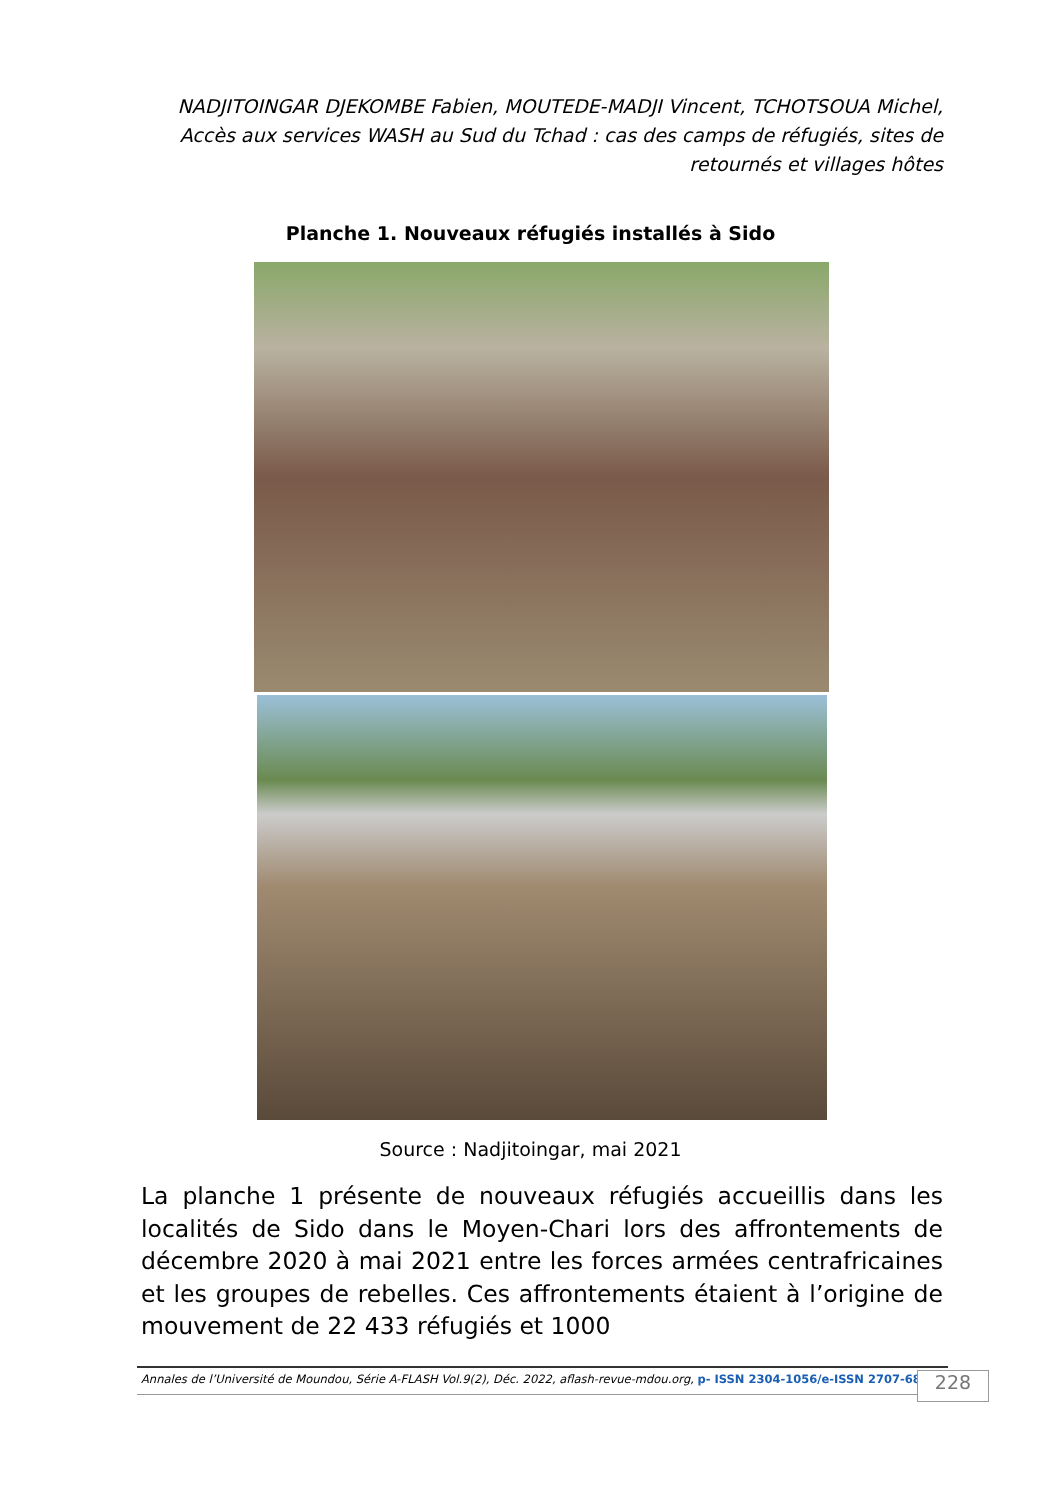NADJITOINGAR DJEKOMBE Fabien, MOUTEDE-MADJI Vincent, TCHOTSOUA Michel, Accès aux services WASH au Sud du Tchad : cas des camps de réfugiés, sites de retournés et villages hôtes
Planche 1. Nouveaux réfugiés installés à Sido
Source : Nadjitoingar, mai 2021
La planche 1 présente de nouveaux réfugiés accueillis dans les localités de Sido dans le Moyen-Chari lors des affrontements de décembre 2020 à mai 2021 entre les forces armées centrafricaines et les groupes de rebelles. Ces affrontements étaient à l’origine de mouvement de 22 433 réfugiés et 1000
Annales de l’Université de Moundou, Série A-FLASH Vol.9(2), Déc. 2022, aflash-revue-mdou.org, p- ISSN 2304-1056/e-ISSN 2707-6830
228